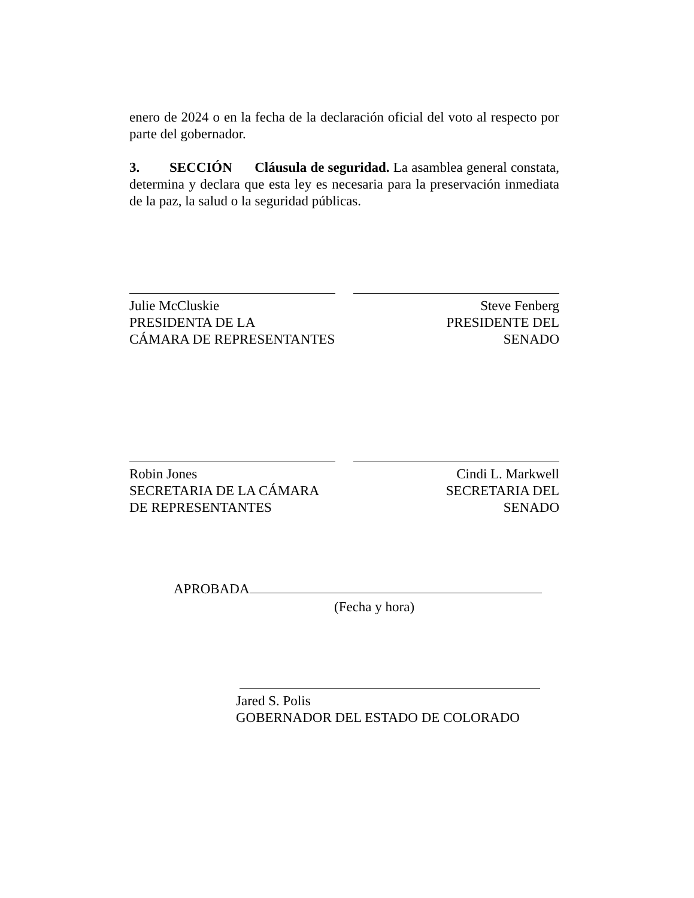enero de 2024 o en la fecha de la declaración oficial del voto al respecto por parte del gobernador.
3. SECCIÓN Cláusula de seguridad. La asamblea general constata, determina y declara que esta ley es necesaria para la preservación inmediata de la paz, la salud o la seguridad públicas.
Julie McCluskie
PRESIDENTA DE LA
CÁMARA DE REPRESENTANTES
Steve Fenberg
PRESIDENTE DEL
SENADO
Robin Jones
SECRETARIA DE LA CÁMARA
DE REPRESENTANTES
Cindi L. Markwell
SECRETARIA DEL
SENADO
APROBADA
(Fecha y hora)
Jared S. Polis
GOBERNADOR DEL ESTADO DE COLORADO